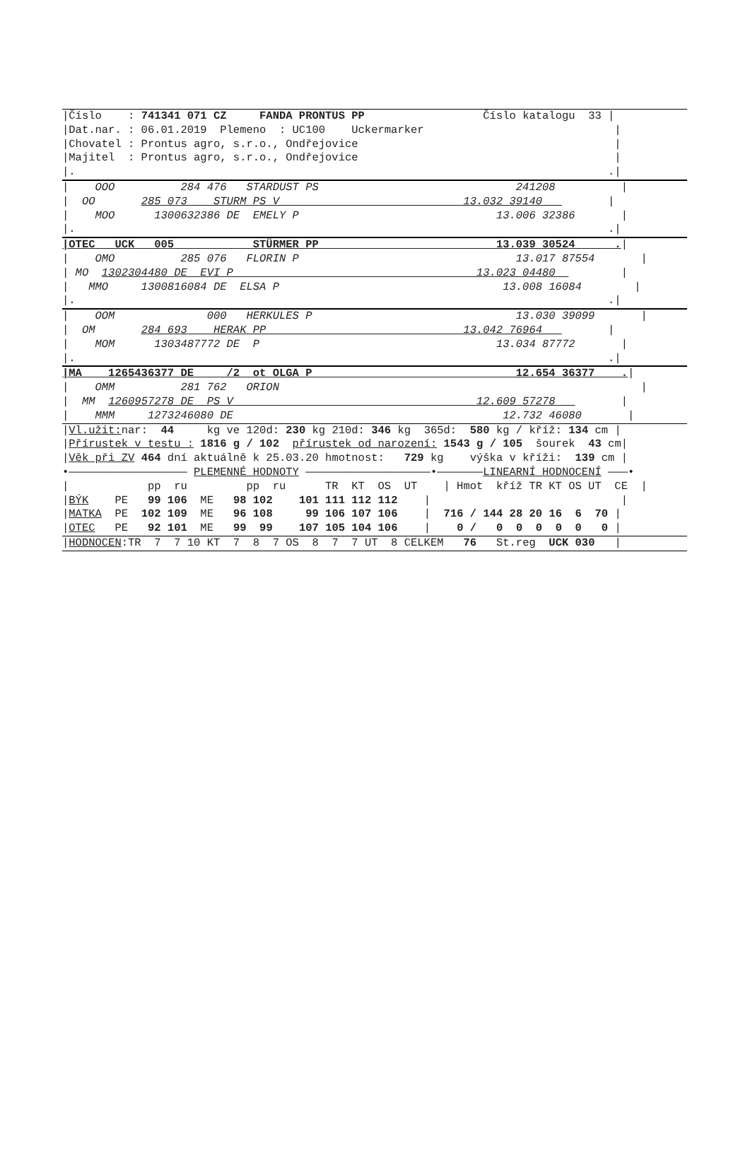|Číslo    : 741341 071 CZ     FANDA PRONTUS PP                  Číslo katalogu  33 |
|Dat.nar. : 06.01.2019  Plemeno  : UC100    Uckermarker                             |
|Chovatel : Prontus agro, s.r.o., Ondřejovice                                       |
|Majitel  : Prontus agro, s.r.o., Ondřejovice                                       |
|.                                                                                 .|
|    OOO          284 476   STARDUST PS                              241208          |
|  OO       285 073    STURM PS V                            13.032 39140          |
|    MOO      1300632386 DE  EMELY P                              13.006 32386       |
|.                                                                                 .|
|OTEC   UCK   005            STÜRMER PP                           13.039 30524      .|
|    OMO          285 076   FLORIN P                                 13.017 87554       |
| MO  1302304480 DE  EVI P                                     13.023 04480          |
|   MMO     1300816084 DE  ELSA P                                  13.008 16084        |
|.                                                                                 .|
|    OOM              000   HERKULES P                               13.030 39099       |
|  OM       284 693    HERAK PP                              13.042 76964          |
|    MOM      1303487772 DE  P                                    13.034 87772       |
|.                                                                                 .|
|MA    1265436377 DE     /2  ot OLGA P                               12.654 36377    .|
|    OMM          281 762   ORION                                                       |
|  MM  1260957278 DE  PS V                                     12.609 57278          |
|    MMM     1273246080 DE                                         12.732 46080       |
|Vl.užit: nar:  44     kg ve 120d: 230 kg 210d: 346 kg  365d:  580 kg / kříž: 134 cm |
|Přírustek v testu : 1816 g / 102  přírustek od narození: 1543 g / 105  šourek  43 cm|
|Věk při ZV 464 dní aktuálně k 25.03.20 hmotnost:   729 kg    výška v kříži:  139 cm |
•—————————————————— PLEMENNÉ HODNOTY ———————————————————•———————LINEARNÍ HODNOCENÍ ———•
|            pp  ru         pp  ru      TR  KT  OS  UT    | Hmot  kříž TR KT OS UT  CE  |
|BÝK    PE   99 106  ME   98 102    101 111 112 112    |                             |
|MATKA  PE  102 109  ME   96 108     99 106 107 106    |  716 / 144 28 20 16  6  70 |
|OTEC   PE   92 101  ME   99  99    107 105 104 106    |    0 /   0  0  0  0  0   0 |
|HODNOCEN:TR  7  7 10 KT  7  8  7 OS  8  7  7 UT  8 CELKEM   76   St.reg  UCK 030   |